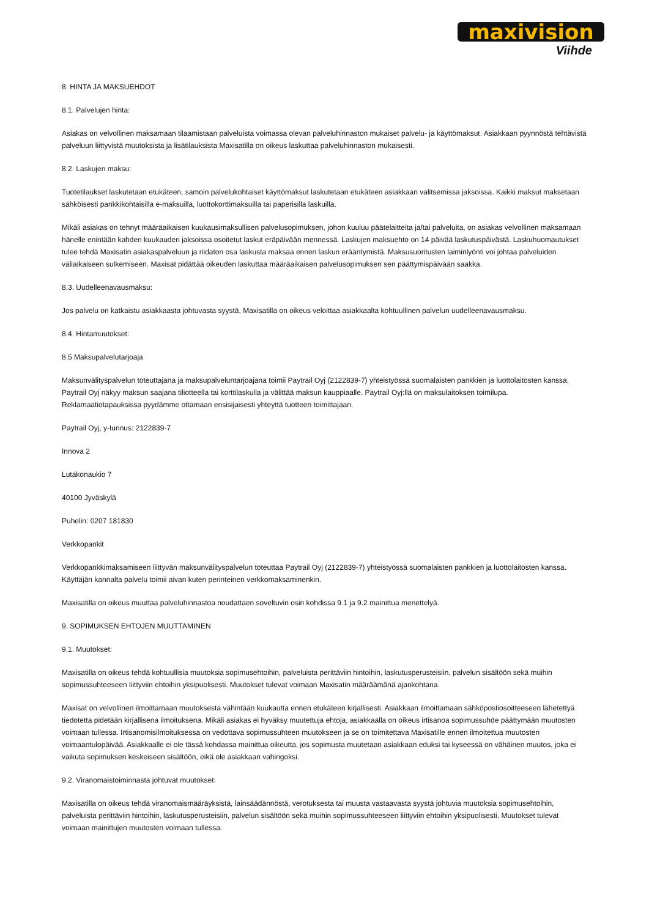maxivision
Viihde
8. HINTA JA MAKSUEHDOT
8.1. Palvelujen hinta:
Asiakas on velvollinen maksamaan tilaamistaan palveluista voimassa olevan palveluhinnaston mukaiset palvelu- ja käyttömaksut. Asiakkaan pyynnöstä tehtävistä palveluun liittyvistä muutoksista ja lisätilauksista Maxisatilla on oikeus laskuttaa palveluhinnaston mukaisesti.
8.2. Laskujen maksu:
Tuotetilaukset laskutetaan etukäteen, samoin palvelukohtaiset käyttömaksut laskutetaan etukäteen asiakkaan valitsemissa jaksoissa. Kaikki maksut maksetaan sähköisesti pankkikohtaisilla e-maksuilla, luottokorttimaksuilla tai paperisilla laskuilla.
Mikäli asiakas on tehnyt määräaikaisen kuukausimaksullisen palvelusopimuksen, johon kuuluu päätelaitteita ja/tai palveluita, on asiakas velvollinen maksamaan hänelle enintään kahden kuukauden jaksoissa osoitetut laskut eräpäivään mennessä. Laskujen maksuehto on 14 päivää laskutuspäivästä. Laskuhuomautukset tulee tehdä Maxisatin asiakaspalveluun ja riidaton osa laskusta maksaa ennen laskun erääntymistä. Maksusuoritusten laiminlyönti voi johtaa palveluiden väliaikaiseen sulkemiseen. Maxisat pidättää oikeuden laskuttaa määräaikaisen palvelusopimuksen sen päättymispäivään saakka.
8.3. Uudelleenavausmaksu:
Jos palvelu on katkaistu asiakkaasta johtuvasta syystä, Maxisatilla on oikeus veloittaa asiakkaalta kohtuullinen palvelun uudelleenavausmaksu.
8.4. Hintamuutokset:
8.5 Maksupalvelutarjoaja
Maksunvälityspalvelun toteuttajana ja maksupalveluntarjoajana toimii Paytrail Oyj (2122839-7) yhteistyössä suomalaisten pankkien ja luottolaitosten kanssa. Paytrail Oyj näkyy maksun saajana tiliotteella tai korttilaskulla ja välittää maksun kauppiaalle. Paytrail Oyj:llä on maksulaitoksen toimilupa. Reklamaatiotapauksissa pyydämme ottamaan ensisijaisesti yhteyttä tuotteen toimittajaan.
Paytrail Oyj, y-tunnus: 2122839-7
Innova 2
Lutakonaukio 7
40100 Jyväskylä
Puhelin: 0207 181830
Verkkopankit
Verkkopankkimaksamiseen liittyvän maksunvälityspalvelun toteuttaa Paytrail Oyj (2122839-7) yhteistyössä suomalaisten pankkien ja luottolaitosten kanssa. Käyttäjän kannalta palvelu toimii aivan kuten perinteinen verkkomaksaminenkin.
Maxisatilla on oikeus muuttaa palveluhinnastoa noudattaen soveltuvin osin kohdissa 9.1 ja 9.2 mainittua menettelyä.
9. SOPIMUKSEN EHTOJEN MUUTTAMINEN
9.1. Muutokset:
Maxisatilla on oikeus tehdä kohtuullisia muutoksia sopimusehtoihin, palveluista perittäviin hintoihin, laskutusperusteisiin, palvelun sisältöön sekä muihin sopimussuhteeseen liittyviin ehtoihin yksipuolisesti. Muutokset tulevat voimaan Maxisatin määräämänä ajankohtana.
Maxisat on velvollinen ilmoittamaan muutoksesta vähintään kuukautta ennen etukäteen kirjallisesti. Asiakkaan ilmoittamaan sähköpostiosoitteeseen lähetettyä tiedotetta pidetään kirjallisena ilmoituksena. Mikäli asiakas ei hyväksy muutettuja ehtoja, asiakkaalla on oikeus irtisanoa sopimussuhde päättymään muutosten voimaan tullessa. Irtisanomisilmoituksessa on vedottava sopimussuhteen muutokseen ja se on toimitettava Maxisatille ennen ilmoitettua muutosten voimaantulopäivää. Asiakkaalle ei ole tässä kohdassa mainittua oikeutta, jos sopimusta muutetaan asiakkaan eduksi tai kyseessä on vähäinen muutos, joka ei vaikuta sopimuksen keskeiseen sisältöön, eikä ole asiakkaan vahingoksi.
9.2. Viranomaistoiminnasta johtuvat muutokset:
Maxisatilla on oikeus tehdä viranomaismääräyksistä, lainsäädännöstä, verotuksesta tai muusta vastaavasta syystä johtuvia muutoksia sopimusehtoihin, palveluista perittäviin hintoihin, laskutusperusteisiin, palvelun sisältöön sekä muihin sopimussuhteeseen liittyviin ehtoihin yksipuolisesti. Muutokset tulevat voimaan mainittujen muutosten voimaan tullessa.